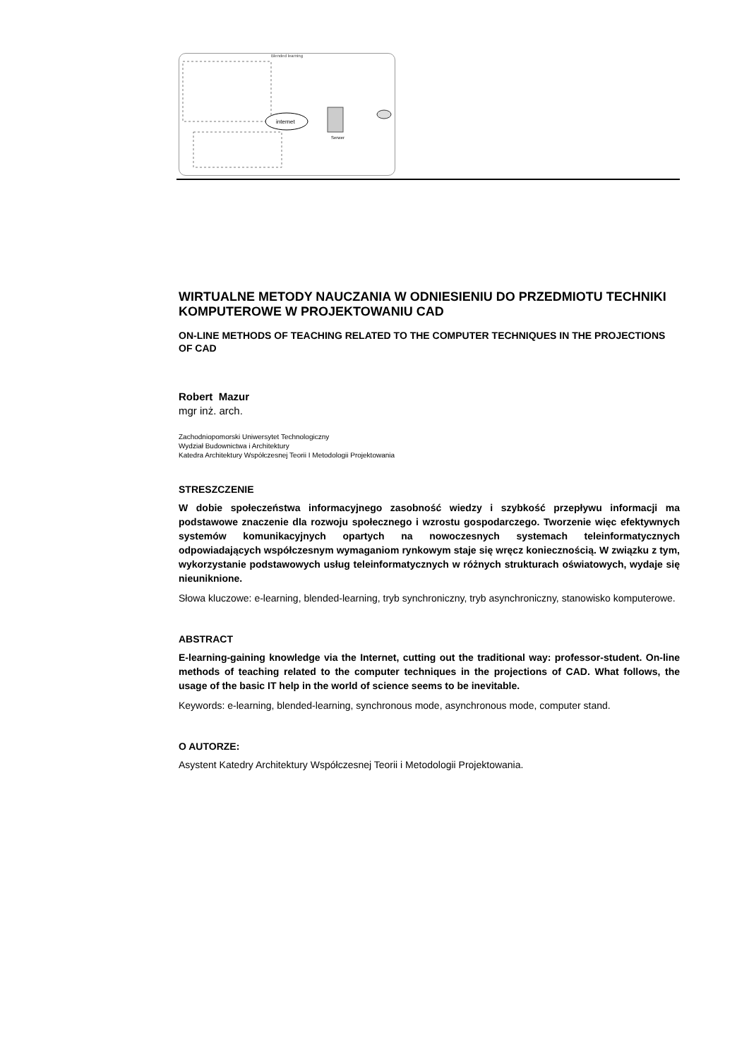Blended learning
internet
Serwer
WIRTUALNE METODY NAUCZANIA W ODNIESIENIU DO PRZEDMIOTU TECHNIKI KOMPUTEROWE W PROJEKTOWANIU CAD
ON-LINE METHODS OF TEACHING RELATED TO THE COMPUTER TECHNIQUES IN THE PROJECTIONS OF CAD
Robert Mazur
mgr inż. arch.
Zachodniopomorski Uniwersytet Technologiczny
Wydział Budownictwa i Architektury
Katedra Architektury Współczesnej Teorii I Metodologii Projektowania
STRESZCZENIE
W dobie społeczeństwa informacyjnego zasobność wiedzy i szybkość przepływu informacji ma podstawowe znaczenie dla rozwoju społecznego i wzrostu gospodarczego. Tworzenie więc efektywnych systemów komunikacyjnych opartych na nowoczesnych systemach teleinformatycznych odpowiadających współczesnym wymaganiom rynkowym staje się wręcz koniecznością. W związku z tym, wykorzystanie podstawowych usług teleinformatycznych w różnych strukturach oświatowych, wydaje się nieuniknione.
Słowa kluczowe: e-learning, blended-learning, tryb synchroniczny, tryb asynchroniczny, stanowisko komputerowe.
ABSTRACT
E-learning-gaining knowledge via the Internet, cutting out the traditional way: professor-student. On-line methods of teaching related to the computer techniques in the projections of CAD. What follows, the usage of the basic IT help in the world of science seems to be inevitable.
Keywords: e-learning, blended-learning, synchronous mode, asynchronous mode, computer stand.
O AUTORZE:
Asystent Katedry Architektury Współczesnej Teorii i Metodologii Projektowania.